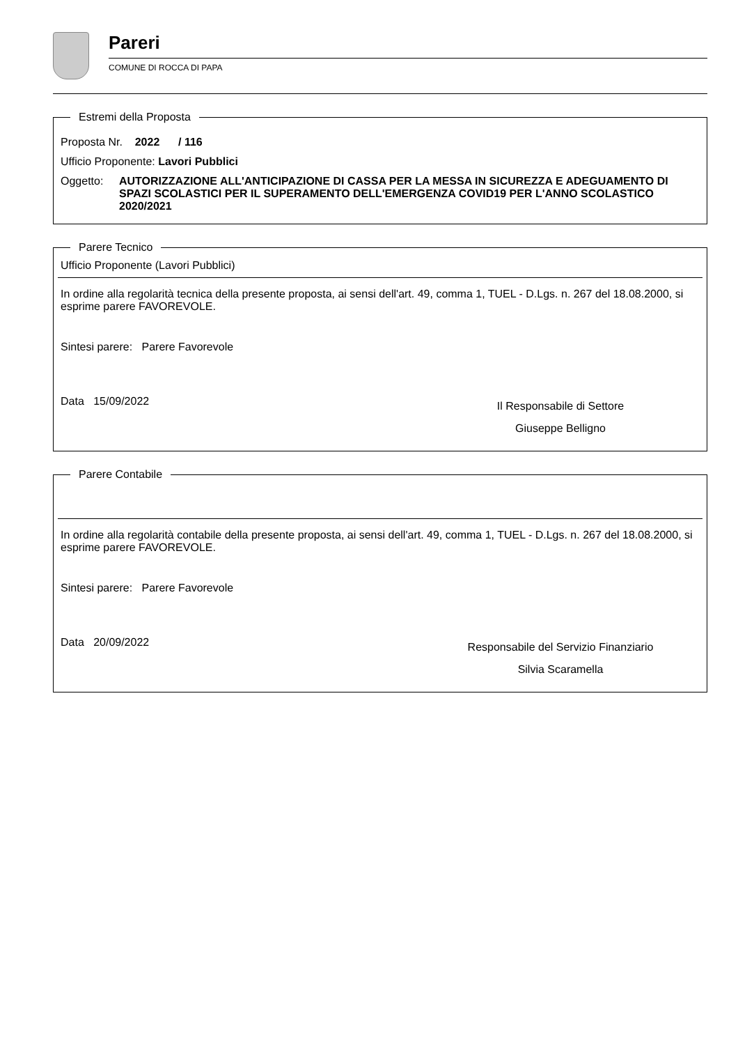Pareri
COMUNE DI ROCCA DI PAPA
Estremi della Proposta
Proposta Nr. 2022 / 116
Ufficio Proponente: Lavori Pubblici
Oggetto: AUTORIZZAZIONE ALL'ANTICIPAZIONE DI CASSA PER LA MESSA IN SICUREZZA E ADEGUAMENTO DI SPAZI SCOLASTICI PER IL SUPERAMENTO DELL'EMERGENZA COVID19 PER L'ANNO SCOLASTICO 2020/2021
Parere Tecnico
Ufficio Proponente (Lavori Pubblici)
In ordine alla regolarità tecnica della presente proposta, ai sensi dell'art. 49, comma 1, TUEL - D.Lgs. n. 267 del 18.08.2000, si esprime parere FAVOREVOLE.
Sintesi parere: Parere Favorevole
Data 15/09/2022
Il Responsabile di Settore
Giuseppe Belligno
Parere Contabile
In ordine alla regolarità contabile della presente proposta, ai sensi dell'art. 49, comma 1, TUEL - D.Lgs. n. 267 del 18.08.2000, si esprime parere FAVOREVOLE.
Sintesi parere: Parere Favorevole
Data 20/09/2022
Responsabile del Servizio Finanziario
Silvia Scaramella